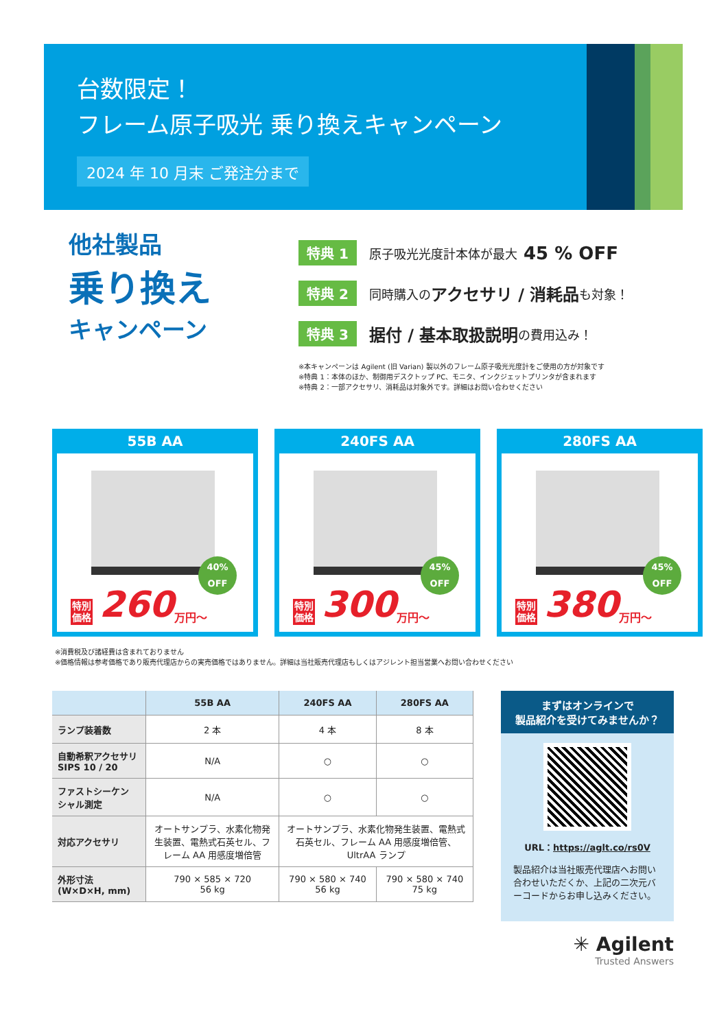台数限定！
フレーム原子吸光 乗り換えキャンペーン
2024 年 10 月末 ご発注分まで
他社製品
乗り換え
キャンペーン
特典 1 原子吸光光度計本体が最大 45 % OFF
特典 2 同時購入の アクセサリ / 消耗品 も対象！
特典 3 据付 / 基本取扱説明 の費用込み！
※本キャンペーンは Agilent (旧 Varian) 製以外のフレーム原子吸光光度計をご使用の方が対象です
※特典 1：本体のほか、制御用デスクトップ PC、モニタ、インクジェットプリンタが含まれます
※特典 2：一部アクセサリ、消耗品は対象外です。詳細はお問い合わせください
55B AA
40%
OFF
特別
価格 260 万円～
240FS AA
45%
OFF
特別
価格 300 万円～
280FS AA
45%
OFF
特別
価格 380 万円～
※消費税及び諸経費は含まれておりません
※価格情報は参考価格であり販売代理店からの実売価格ではありません。詳細は当社販売代理店もしくはアジレント担当営業へお問い合わせください
| | 55B AA | 240FS AA | 280FS AA |
| --- | --- | --- | --- |
| ランプ装着数 | 2 本 | 4 本 | 8 本 |
| 自動希釈アクセサリ SIPS 10 / 20 | N/A | ○ | ○ |
| ファストシーケン シャル測定 | N/A | ○ | ○ |
| 対応アクセサリ | オートサンプラ、水素化物発生装置、電熱式石英セル、フレーム AA 用感度増倍管 | オートサンプラ、水素化物発生装置、電熱式石英セル、フレーム AA 用感度増倍管、UltrAA ランプ | |
| 外形寸法 (W×D×H, mm) | 790 × 585 × 720 56 kg | 790 × 580 × 740 56 kg | 790 × 580 × 740 75 kg |
まずはオンラインで
製品紹介を受けてみませんか？
URL：https://aglt.co/rs0V
製品紹介は当社販売代理店へお問い合わせいただくか、上記の二次元バーコードからお申し込みください。
✳ Agilent
Trusted Answers